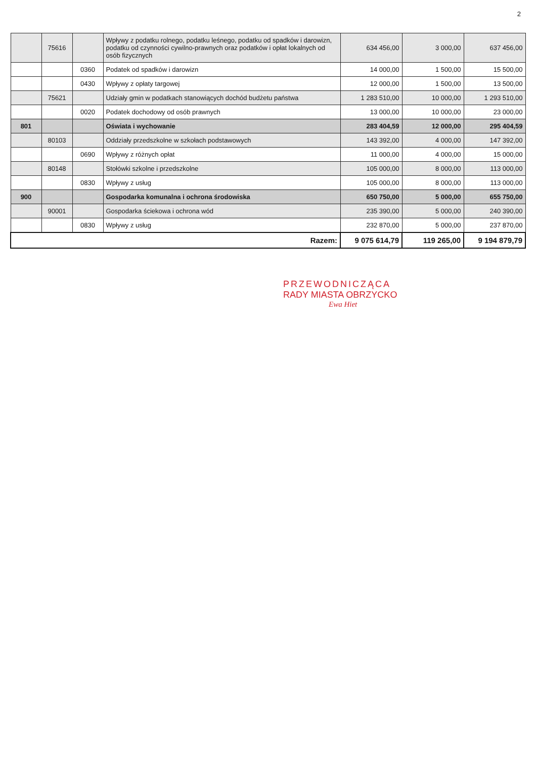2
| | 75616 | | Wpływy z podatku rolnego, podatku leśnego, podatku od spadków i darowizn, podatku od czynności cywilno-prawnych oraz podatków i opłat lokalnych od osób fizycznych | 634 456,00 | 3 000,00 | 637 456,00 |
| | | 0360 | Podatek od spadków i darowizn | 14 000,00 | 1 500,00 | 15 500,00 |
| | | 0430 | Wpływy z opłaty targowej | 12 000,00 | 1 500,00 | 13 500,00 |
| | 75621 | | Udziały gmin w podatkach stanowiących dochód budżetu państwa | 1 283 510,00 | 10 000,00 | 1 293 510,00 |
| | | 0020 | Podatek dochodowy od osób prawnych | 13 000,00 | 10 000,00 | 23 000,00 |
| 801 | | | Oświata i wychowanie | 283 404,59 | 12 000,00 | 295 404,59 |
| | 80103 | | Oddziały przedszkolne w szkołach podstawowych | 143 392,00 | 4 000,00 | 147 392,00 |
| | | 0690 | Wpływy z różnych opłat | 11 000,00 | 4 000,00 | 15 000,00 |
| | 80148 | | Stołówki szkolne i przedszkolne | 105 000,00 | 8 000,00 | 113 000,00 |
| | | 0830 | Wpływy z usług | 105 000,00 | 8 000,00 | 113 000,00 |
| 900 | | | Gospodarka komunalna i ochrona środowiska | 650 750,00 | 5 000,00 | 655 750,00 |
| | 90001 | | Gospodarka ściekowa i ochrona wód | 235 390,00 | 5 000,00 | 240 390,00 |
| | | 0830 | Wpływy z usług | 232 870,00 | 5 000,00 | 237 870,00 |
| Razem: | | | | 9 075 614,79 | 119 265,00 | 9 194 879,79 |
PRZEWODNICZĄCA
RADY MIASTA OBRZYCKO
Ewa Hiet